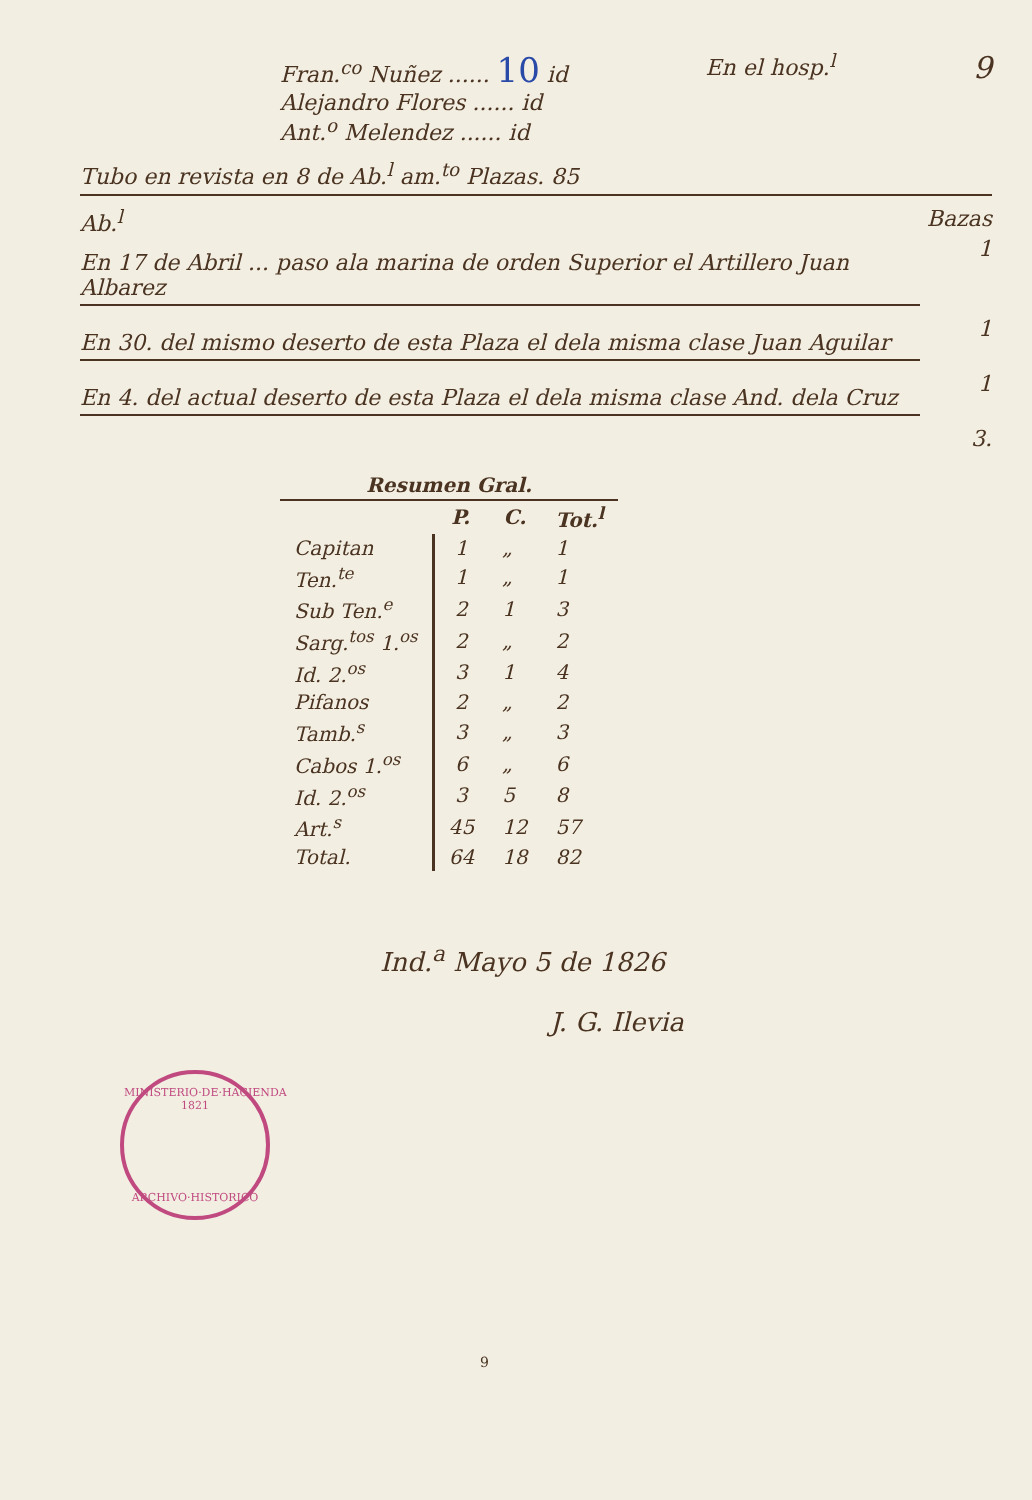Fran.<sup>co</sup> Nuñez ...... 10 id
Alejandro Flores ...... id
Ant.<sup>o</sup> Melendez ...... id
En el hosp.<sup>l</sup>
9
Tubo en revista en 8 de Ab.<sup>l</sup> am.<sup>to</sup> Plazas. 85
Ab.<sup>l</sup> Bazas
En 17 de Abril ... paso ala marina de orden Superior el Artillero Juan Albarez
1
En 30. del mismo deserto de esta Plaza el dela misma clase Juan Aguilar
1
En 4. del actual deserto de esta Plaza el dela misma clase And. dela Cruz
1
3.
| Resumen Gral. | | | |
| --- | --- | --- | --- |
| | P. | C. | Tot.<sup>l</sup> |
| Capitan | 1 | „ | 1 |
| Ten.<sup>te</sup> | 1 | „ | 1 |
| Sub Ten.<sup>e</sup> | 2 | 1 | 3 |
| Sarg.<sup>tos</sup> 1.<sup>os</sup> | 2 | „ | 2 |
| Id. 2.<sup>os</sup> | 3 | 1 | 4 |
| Pifanos | 2 | „ | 2 |
| Tamb.<sup>s</sup> | 3 | „ | 3 |
| Cabos 1.<sup>os</sup> | 6 | „ | 6 |
| Id. 2.<sup>os</sup> | 3 | 5 | 8 |
| Art.<sup>s</sup> | 45 | 12 | 57 |
| Total. | 64 | 18 | 82 |
Ind.<sup>a</sup> Mayo 5 de 1826
J. G. Ilevia
MINISTERIO·DE·HACIENDA
1821
ARCHIVO·HISTORICO
9